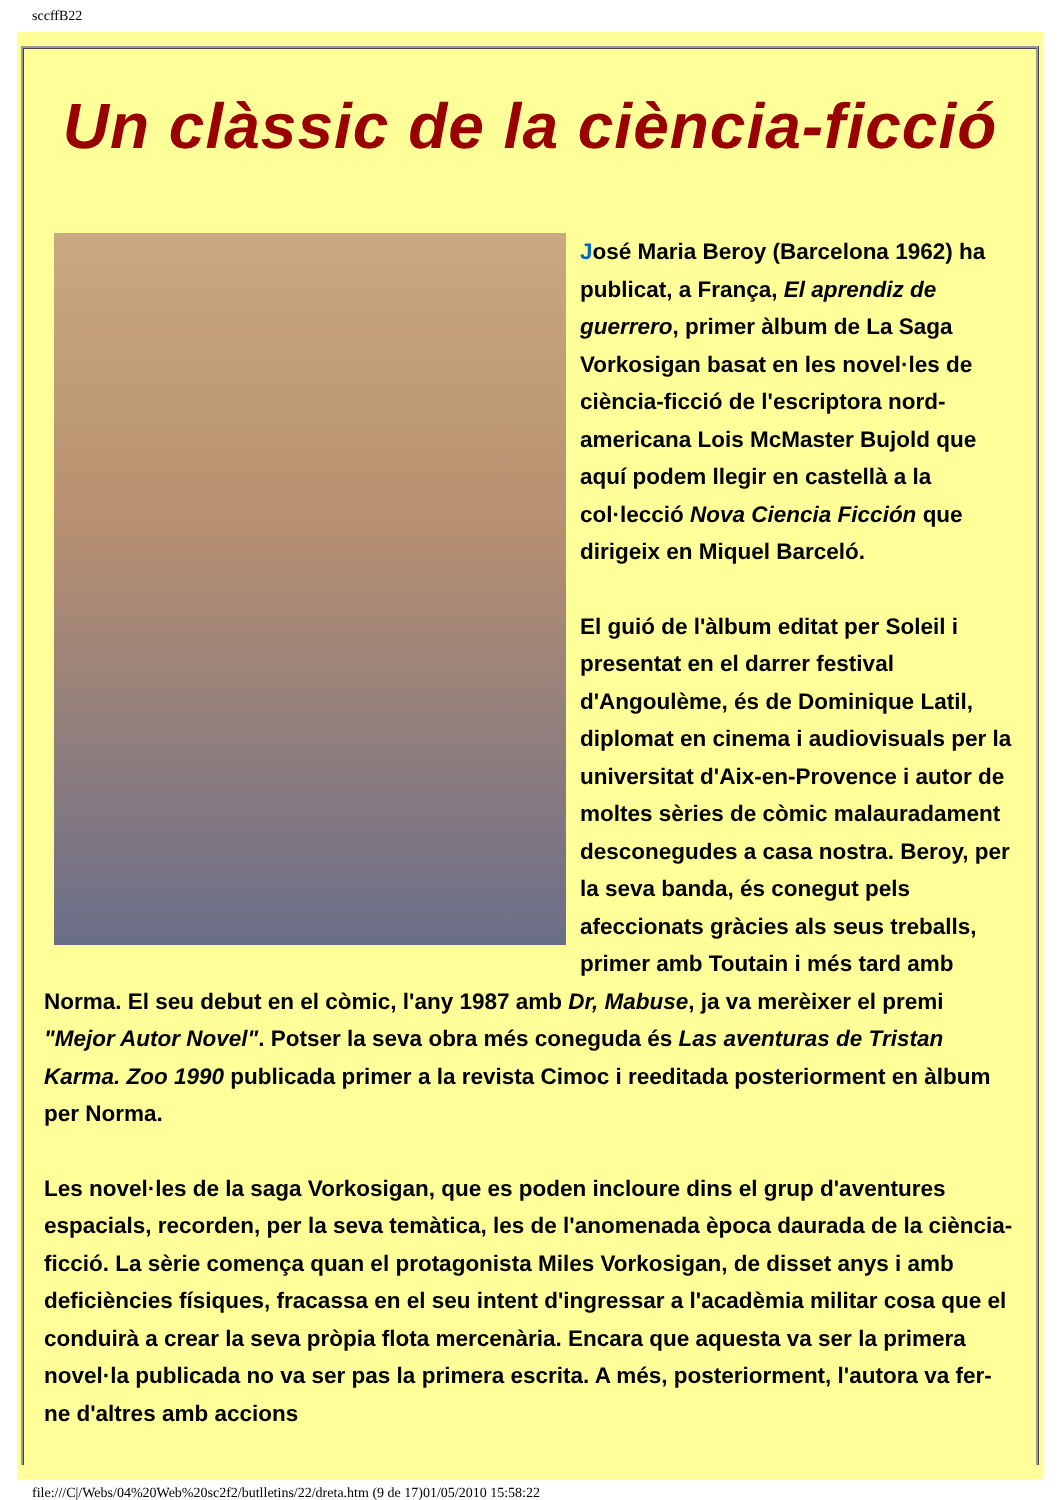sccffB22
Un clàssic de la ciència-ficció
José Maria Beroy (Barcelona 1962) ha publicat, a França, El aprendiz de guerrero, primer àlbum de La Saga Vorkosigan basat en les novel·les de ciència-ficció de l'escriptora nord-americana Lois McMaster Bujold que aquí podem llegir en castellà a la col·lecció Nova Ciencia Ficción que dirigeix en Miquel Barceló.
El guió de l'àlbum editat per Soleil i presentat en el darrer festival d'Angoulème, és de Dominique Latil, diplomat en cinema i audiovisuals per la universitat d'Aix-en-Provence i autor de moltes sèries de còmic malauradament desconegudes a casa nostra. Beroy, per la seva banda, és conegut pels afeccionats gràcies als seus treballs, primer amb Toutain i més tard amb Norma. El seu debut en el còmic, l'any 1987 amb Dr, Mabuse, ja va merèixer el premi "Mejor Autor Novel". Potser la seva obra més coneguda és Las aventuras de Tristan Karma. Zoo 1990 publicada primer a la revista Cimoc i reeditada posteriorment en àlbum per Norma.
Les novel·les de la saga Vorkosigan, que es poden incloure dins el grup d'aventures espacials, recorden, per la seva temàtica, les de l'anomenada època daurada de la ciència-ficció. La sèrie comença quan el protagonista Miles Vorkosigan, de disset anys i amb deficiències físiques, fracassa en el seu intent d'ingressar a l'acadèmia militar cosa que el conduirà a crear la seva pròpia flota mercenària. Encara que aquesta va ser la primera novel·la publicada no va ser pas la primera escrita. A més, posteriorment, l'autora va fer-ne d'altres amb accions
file:///C|/Webs/04%20Web%20sc2f2/butlletins/22/dreta.htm (9 de 17)01/05/2010 15:58:22